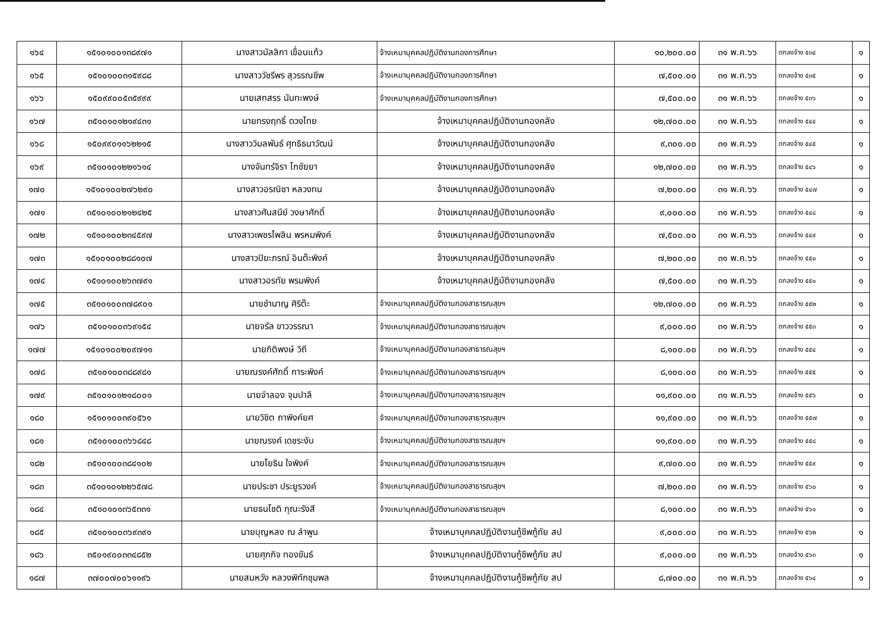| ๑๖๔ | ๑๕๑๐๑๐๐๑๓๘๙๗๑ | นางสาวมัลลิกา เขื่อนแก้ว | จ้างเหมาบุคคลปฏิบัติงานกองการศึกษา | ๑๐,๒๐๐.๐๐ | ๓๑ พ.ค.๖๖ | ตกลงจ้าง ๕๓๔ | ๑ |
| ๑๖๕ | ๑๕๑๐๑๐๐๓๑๕๙๘๘ | นางสาววัชรีพร สุวรรณชีพ | จ้างเหมาบุคคลปฏิบัติงานกองการศึกษา | ๗,๕๐๐.๐๐ | ๓๑ พ.ค.๖๖ | ตกลงจ้าง ๕๓๕ | ๑ |
| ๑๖๖ | ๑๕๐๙๙๐๐๕๓๕๙๙๙ | นายเสกสรร นันทะพงษ์ | จ้างเหมาบุคคลปฏิบัติงานกองการศึกษา | ๗,๕๐๐.๐๐ | ๓๑ พ.ค.๖๖ | ตกลงจ้าง ๕๓๖ | ๑ |
| ๑๖๗ | ๓๕๑๐๑๐๑๒๑๙๔๓๑ | นายทรงฤทธิ์ ดวงไทย | จ้างเหมาบุคคลปฏิบัติงานกองคลัง | ๑๒,๗๐๐.๐๐ | ๓๑ พ.ค.๖๖ | ตกลงจ้าง ๕๔๔ | ๑ |
| ๑๖๘ | ๑๕๐๙๙๐๑๑๖๒๒๑๕ | นางสาววิมลพันธ์ ศุทธิธนาวัฒน์ | จ้างเหมาบุคคลปฏิบัติงานกองคลัง | ๙,๓๐๐.๐๐ | ๓๑ พ.ค.๖๖ | ตกลงจ้าง ๕๔๕ | ๑ |
| ๑๖๙ | ๓๕๑๐๑๐๑๒๒๑๖๑๔ | นางจันทร์จิรา โกชัยยา | จ้างเหมาบุคคลปฏิบัติงานกองคลัง | ๑๒,๗๐๐.๐๐ | ๓๑ พ.ค.๖๖ | ตกลงจ้าง ๕๔๖ | ๑ |
| ๑๗๐ | ๑๕๑๐๑๐๐๒๗๖๒๙๐ | นางสาวอรณิชา หลวงทน | จ้างเหมาบุคคลปฏิบัติงานกองคลัง | ๗,๒๐๐.๐๐ | ๓๑ พ.ค.๖๖ | ตกลงจ้าง ๕๔๗ | ๑ |
| ๑๗๑ | ๓๕๑๐๑๐๐๒๑๒๔๒๕ | นางสาวศันสนีย์ วงษาศักดิ์ | จ้างเหมาบุคคลปฏิบัติงานกองคลัง | ๙,๐๐๐.๐๐ | ๓๑ พ.ค.๖๖ | ตกลงจ้าง ๕๔๘ | ๑ |
| ๑๗๒ | ๑๕๑๐๑๐๐๒๓๔๕๙๗ | นางสาวเพชรไพลิน พรหมพิงค์ | จ้างเหมาบุคคลปฏิบัติงานกองคลัง | ๗,๕๐๐.๐๐ | ๓๑ พ.ค.๖๖ | ตกลงจ้าง ๕๔๙ | ๑ |
| ๑๗๓ | ๑๕๑๐๑๐๐๒๘๘๑๐๗ | นางสาวปิยะภรณ์ อินต๊ะพิงค์ | จ้างเหมาบุคคลปฏิบัติงานกองคลัง | ๗,๒๐๐.๐๐ | ๓๑ พ.ค.๖๖ | ตกลงจ้าง ๕๕๐ | ๑ |
| ๑๗๔ | ๑๕๑๐๑๐๐๒๖๓๗๙๑ | นางสาวอรทัย พรมพิงค์ | จ้างเหมาบุคคลปฏิบัติงานกองคลัง | ๗,๕๐๐.๐๐ | ๓๑ พ.ค.๖๖ | ตกลงจ้าง ๕๕๑ | ๑ |
| ๑๗๕ | ๓๕๑๐๑๐๐๓๗๘๙๐๑ | นายชำนาญ ศิริต๊ะ | จ้างเหมาบุคคลปฏิบัติงานกองสาธารณสุขฯ | ๑๒,๗๐๐.๐๐ | ๓๑ พ.ค.๖๖ | ตกลงจ้าง ๕๕๒ | ๑ |
| ๑๗๖ | ๓๕๑๐๑๐๐๓๖๙๑๕๔ | นายจรัล ขาววรรณา | จ้างเหมาบุคคลปฏิบัติงานกองสาธารณสุขฯ | ๙,๐๐๐.๐๐ | ๓๑ พ.ค.๖๖ | ตกลงจ้าง ๕๕๓ | ๑ |
| ๑๗๗ | ๑๕๑๐๑๐๐๒๐๙๗๑๑ | นายกิติพงษ์ วิถี | จ้างเหมาบุคคลปฏิบัติงานกองสาธารณสุขฯ | ๘,๑๐๐.๐๐ | ๓๑ พ.ค.๖๖ | ตกลงจ้าง ๕๕๔ | ๑ |
| ๑๗๘ | ๓๕๑๐๑๐๐๓๘๘๙๘๑ | นายณรงค์ศักดิ์ การะพิงค์ | จ้างเหมาบุคคลปฏิบัติงานกองสาธารณสุขฯ | ๘,๑๐๐.๐๐ | ๓๑ พ.ค.๖๖ | ตกลงจ้าง ๕๕๕ | ๑ |
| ๑๗๙ | ๓๕๑๐๑๐๑๒๑๘๐๐๑ | นายจำลอง จุมปาลี | จ้างเหมาบุคคลปฏิบัติงานกองสาธารณสุขฯ | ๑๑,๙๐๐.๐๐ | ๓๑ พ.ค.๖๖ | ตกลงจ้าง ๕๕๖ | ๑ |
| ๑๘๐ | ๑๕๑๐๑๐๐๓๙๐๕๖๑ | นายวิชิต ถาพิงค์ยศ | จ้างเหมาบุคคลปฏิบัติงานกองสาธารณสุขฯ | ๑๑,๙๐๐.๐๐ | ๓๑ พ.ค.๖๖ | ตกลงจ้าง ๕๕๗ | ๑ |
| ๑๘๑ | ๓๕๑๐๑๐๐๓๖๖๘๔๘ | นายณรงค์ เดชระงับ | จ้างเหมาบุคคลปฏิบัติงานกองสาธารณสุขฯ | ๑๑,๙๐๐.๐๐ | ๓๑ พ.ค.๖๖ | ตกลงจ้าง ๕๕๘ | ๑ |
| ๑๘๒ | ๓๕๑๐๑๐๐๓๘๔๑๐๒ | นายโยธิน ใจพิงค์ | จ้างเหมาบุคคลปฏิบัติงานกองสาธารณสุขฯ | ๙,๗๐๐.๐๐ | ๓๑ พ.ค.๖๖ | ตกลงจ้าง ๕๕๙ | ๑ |
| ๑๘๓ | ๓๕๑๐๑๐๑๒๒๖๕๗๘ | นายประชา ประยูรวงค์ | จ้างเหมาบุคคลปฏิบัติงานกองสาธารณสุขฯ | ๗,๒๐๐.๐๐ | ๓๑ พ.ค.๖๖ | ตกลงจ้าง ๕๖๐ | ๑ |
| ๑๘๔ | ๓๕๑๐๑๐๑๓๖๕๓๓๑ | นายธนโชติ กุณะรังสี | จ้างเหมาบุคคลปฏิบัติงานกองสาธารณสุขฯ | ๘,๑๐๐.๐๐ | ๓๑ พ.ค.๖๖ | ตกลงจ้าง ๕๖๑ | ๑ |
| ๑๘๕ | ๓๕๑๐๑๐๐๓๖๙๓๙๑ | นายบุญหลง ณ ลำพูน | จ้างเหมาบุคคลปฏิบัติงานกู้ชีพกู้ภัย สป | ๙,๐๐๐.๐๐ | ๓๑ พ.ค.๖๖ | ตกลงจ้าง ๕๖๒ | ๑ |
| ๑๘๖ | ๓๕๐๑๙๐๐๓๓๔๘๕๒ | นายศุภกิจ ทองขันธ์ | จ้างเหมาบุคคลปฏิบัติงานกู้ชีพกู้ภัย สป | ๙,๐๐๐.๐๐ | ๓๑ พ.ค.๖๖ | ตกลงจ้าง ๕๖๓ | ๑ |
| ๑๘๗ | ๓๗๐๐๗๐๐๖๑๑๙๖ | นายสมหวัง หลวงพิทักชุมพล | จ้างเหมาบุคคลปฏิบัติงานกู้ชีพกู้ภัย สป | ๘,๗๐๐.๐๐ | ๓๑ พ.ค.๖๖ | ตกลงจ้าง ๕๖๔ | ๑ |